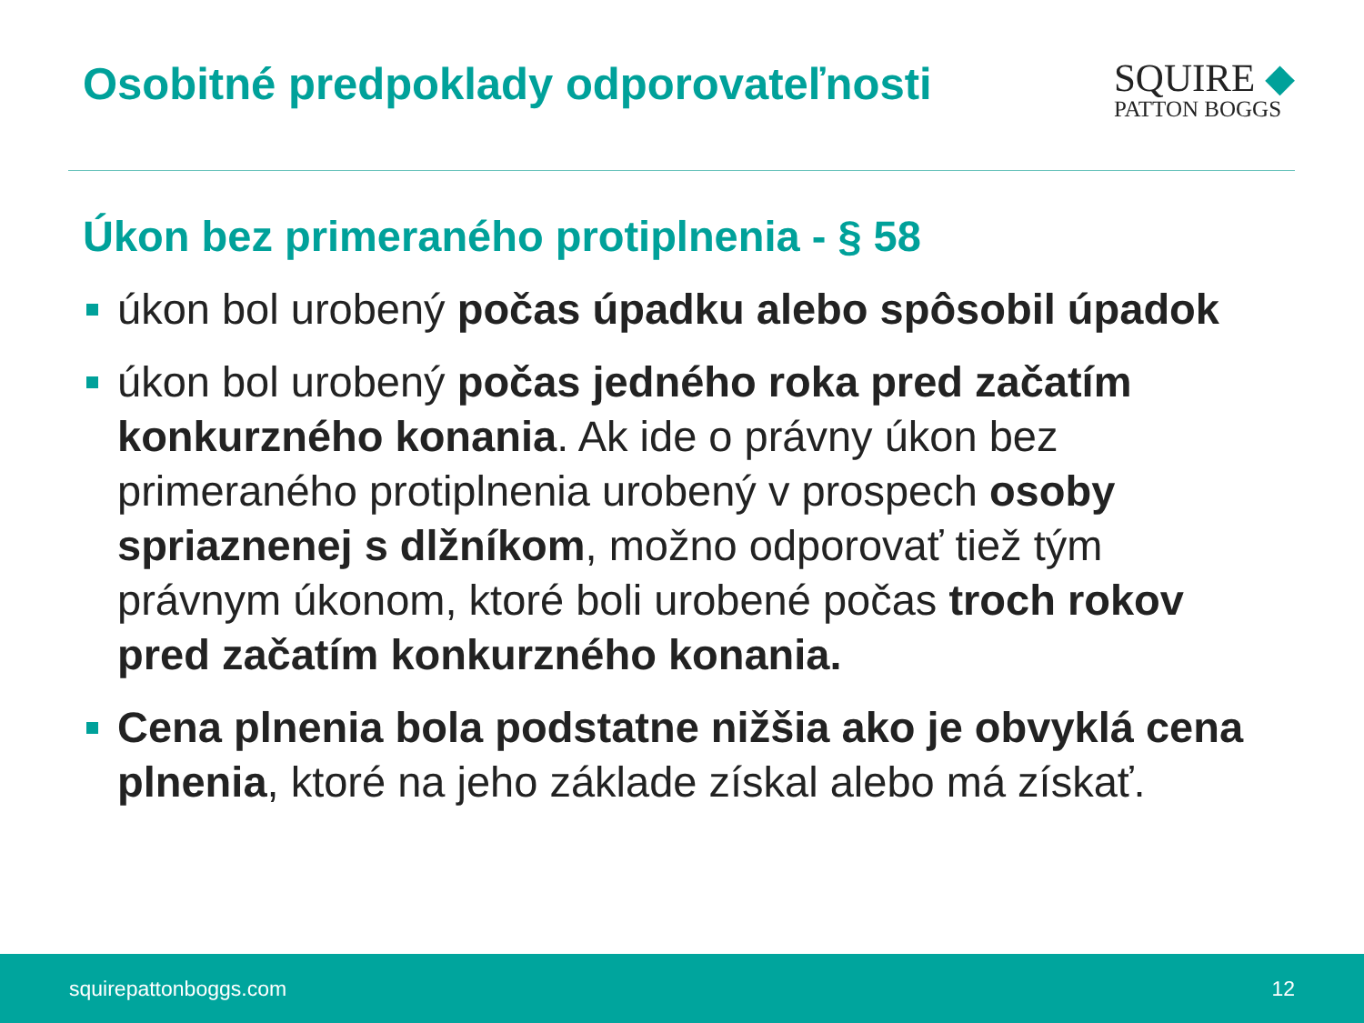Osobitné predpoklady odporovateľnosti
SQUIRE ◆
PATTON BOGGS
Úkon bez primeraného protiplnenia - § 58
úkon bol urobený počas úpadku alebo spôsobil úpadok
úkon bol urobený počas jedného roka pred začatím konkurzného konania. Ak ide o právny úkon bez primeraného protiplnenia urobený v prospech osoby spriaznenej s dlžníkom, možno odporovať tiež tým právnym úkonom, ktoré boli urobené počas troch rokov pred začatím konkurzného konania.
Cena plnenia bola podstatne nižšia ako je obvyklá cena plnenia, ktoré na jeho základe získal alebo má získať.
squirepattonboggs.com 12